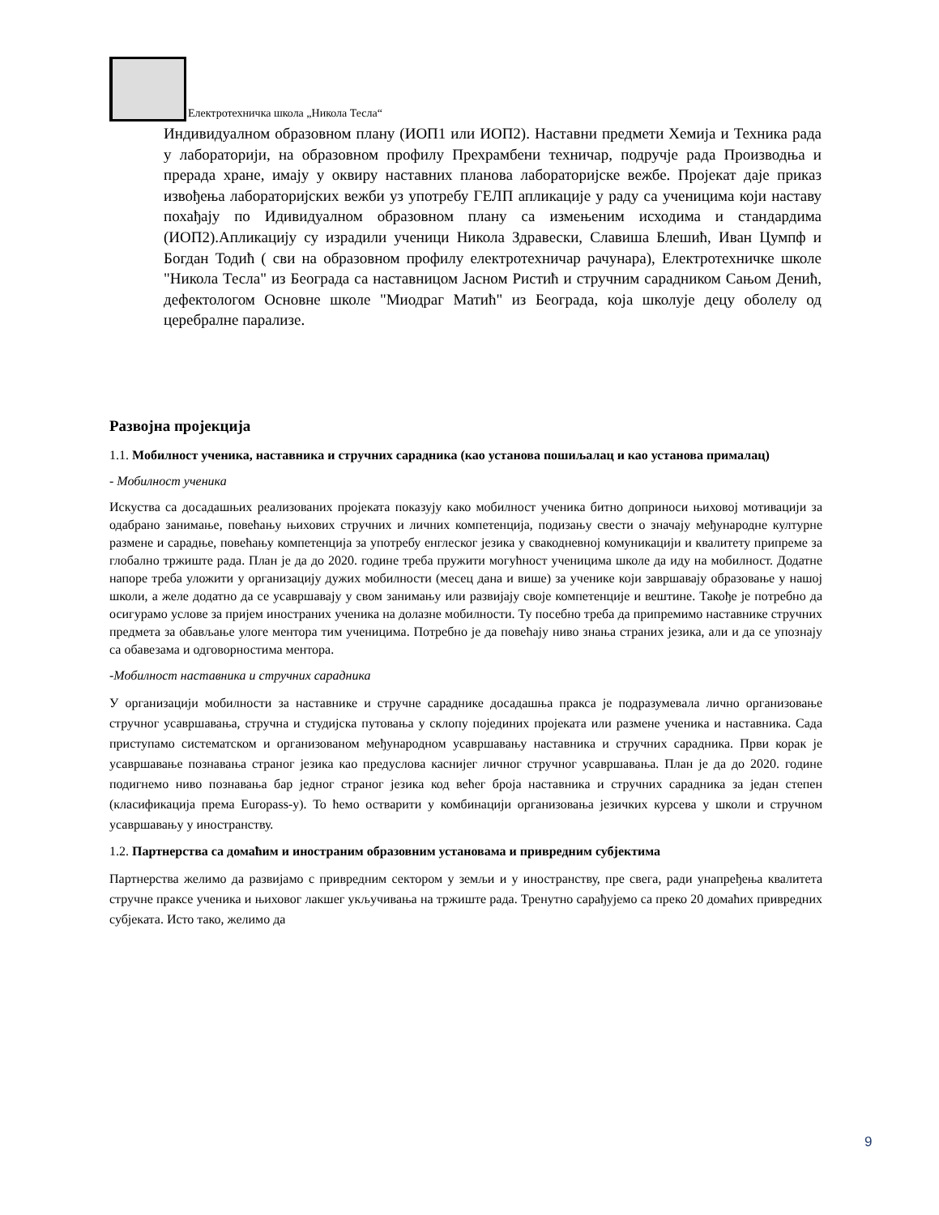Електротехничка школа „Никола Тесла“
Индивидуалном образовном плану (ИОП1 или ИОП2). Наставни предмети Хемија и Техника рада у лабораторији, на образовном профилу Прехрамбени техничар, подручје рада Производња и прерада хране, имају у оквиру наставних планова лабораторијске вежбе. Пројекат даје приказ извођења лабораторијских вежби уз употребу ГЕЛП апликације у раду са ученицима који наставу похађају по Идивидуалном образовном плану са измењеним исходима и стандардима (ИОП2).Апликацију су израдили ученици Никола Здравески, Славиша Блешић, Иван Цумпф и Богдан Тодић ( сви на образовном профилу електротехничар рачунара), Електротехничке школе "Никола Тесла" из Београда са наставницом Јасном Ристић и стручним сарадником Сањом Денић, дефектологом Основне школе "Миодраг Матић" из Београда, која школује децу оболелу од церебралне парализе.
Развојна пројекција
1.1. Мобилност ученика, наставника и стручних сарадника (као установа пошиљалац и као установа прималац)
- Мобилност ученика
Искуства са досадашњих реализованих пројеката показују како мобилност ученика битно доприноси њиховој мотивацији за одабрано занимање, повећању њихових стручних и личних компетенција, подизању свести о значају међународне културне размене и сарадње, повећању компетенција за употребу енглеског језика у свакодневној комуникацији и квалитету припреме за глобално тржиште рада. План је да до 2020. године треба пружити могућност ученицима школе да иду на мобилност. Додатне напоре треба уложити у организацију дужих мобилности (месец дана и више) за ученике који завршавају образовање у нашој школи, а желе додатно да се усавршавају у свом занимању или развијају своје компетенције и вештине. Такође је потребно да осигурамо услове за пријем иностраних ученика на долазне мобилности. Ту посебно треба да припремимо наставнике стручних предмета за обављање улоге ментора тим ученицима. Потребно је да повећају ниво знања страних језика, али и да се упознају са обавезама и одговорностима ментора.
-Мобилност наставника и стручних сарадника
У организацији мобилности за наставнике и стручне сараднике досадашња пракса је подразумевала лично организовање стручног усавршавања, стручна и студијска путовања у склопу појединих пројеката или размене ученика и наставника. Сада приступамо систематском и организованом међународном усавршавању наставника и стручних сарадника. Први корак је усавршавање познавања страног језика као предуслова каснијег личног стручног усавршавања. План је да до 2020. године подигнемо ниво познавања бар једног страног језика код већег броја наставника и стручних сарадника за један степен (класификација према Europass-у). То ћемо остварити у комбинацији организовања језичких курсева у школи и стручном усавршавању у иностранству.
1.2. Партнерства са домаћим и иностраним образовним установама и привредним субјектима
Партнерства желимо да развијамо с привредним сектором у земљи и у иностранству, пре свега, ради унапређења квалитета стручне праксе ученика и њиховог лакшег укључивања на тржиште рада. Тренутно сарађујемо са преко 20 домаћих привредних субјеката. Исто тако, желимо да
9